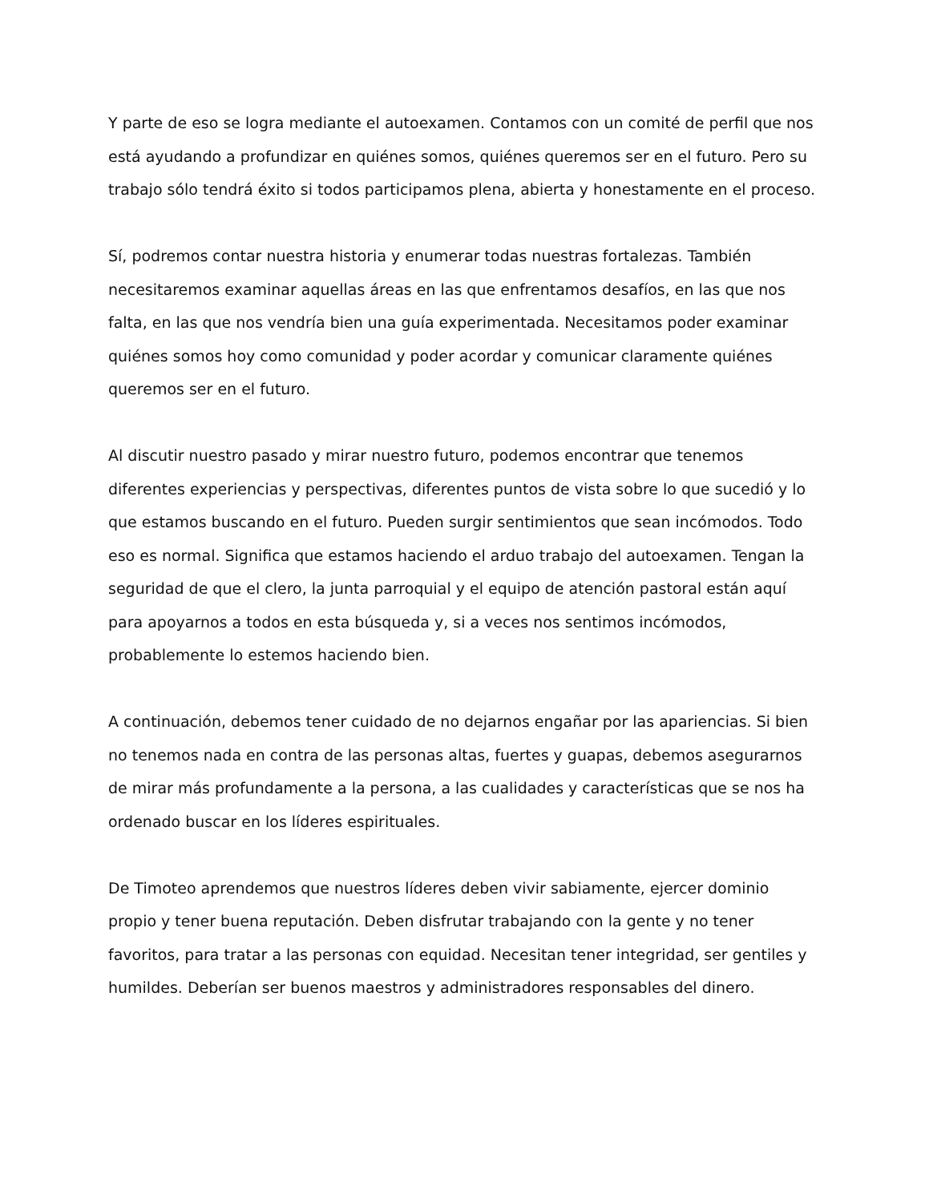Y parte de eso se logra mediante el autoexamen. Contamos con un comité de perfil que nos está ayudando a profundizar en quiénes somos, quiénes queremos ser en el futuro. Pero su trabajo sólo tendrá éxito si todos participamos plena, abierta y honestamente en el proceso.
Sí, podremos contar nuestra historia y enumerar todas nuestras fortalezas. También necesitaremos examinar aquellas áreas en las que enfrentamos desafíos, en las que nos falta, en las que nos vendría bien una guía experimentada. Necesitamos poder examinar quiénes somos hoy como comunidad y poder acordar y comunicar claramente quiénes queremos ser en el futuro.
Al discutir nuestro pasado y mirar nuestro futuro, podemos encontrar que tenemos diferentes experiencias y perspectivas, diferentes puntos de vista sobre lo que sucedió y lo que estamos buscando en el futuro. Pueden surgir sentimientos que sean incómodos. Todo eso es normal. Significa que estamos haciendo el arduo trabajo del autoexamen. Tengan la seguridad de que el clero, la junta parroquial y el equipo de atención pastoral están aquí para apoyarnos a todos en esta búsqueda y, si a veces nos sentimos incómodos, probablemente lo estemos haciendo bien.
A continuación, debemos tener cuidado de no dejarnos engañar por las apariencias. Si bien no tenemos nada en contra de las personas altas, fuertes y guapas, debemos asegurarnos de mirar más profundamente a la persona, a las cualidades y características que se nos ha ordenado buscar en los líderes espirituales.
De Timoteo aprendemos que nuestros líderes deben vivir sabiamente, ejercer dominio propio y tener buena reputación. Deben disfrutar trabajando con la gente y no tener favoritos, para tratar a las personas con equidad. Necesitan tener integridad, ser gentiles y humildes. Deberían ser buenos maestros y administradores responsables del dinero.